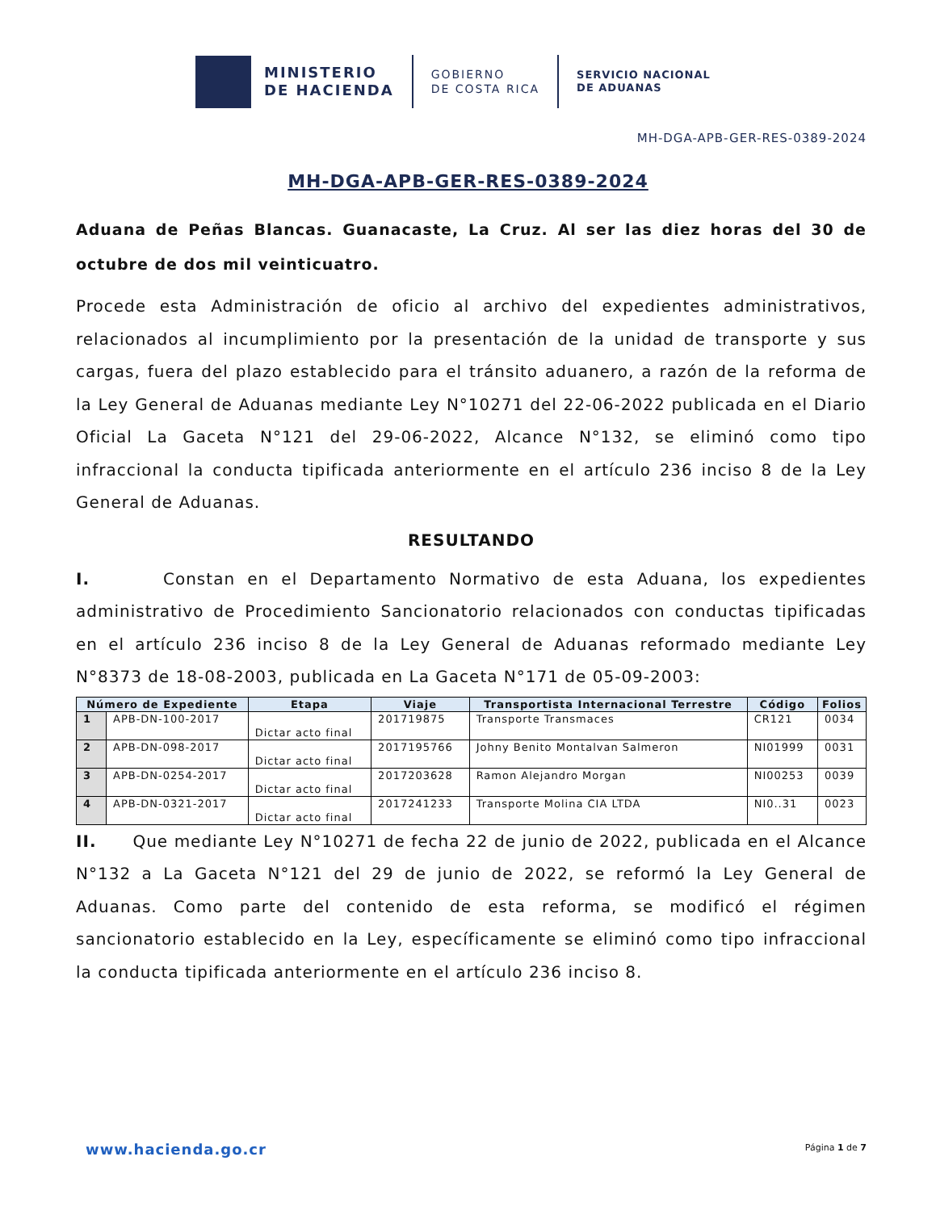MINISTERIO
DE HACIENDA
GOBIERNO
DE COSTA RICA
SERVICIO NACIONAL
DE ADUANAS
MH-DGA-APB-GER-RES-0389-2024
MH-DGA-APB-GER-RES-0389-2024
Aduana de Peñas Blancas. Guanacaste, La Cruz. Al ser las diez horas del 30 de octubre de dos mil veinticuatro.
Procede esta Administración de oficio al archivo del expedientes administrativos, relacionados al incumplimiento por la presentación de la unidad de transporte y sus cargas, fuera del plazo establecido para el tránsito aduanero, a razón de la reforma de la Ley General de Aduanas mediante Ley N°10271 del 22-06-2022 publicada en el Diario Oficial La Gaceta N°121 del 29-06-2022, Alcance N°132, se eliminó como tipo infraccional la conducta tipificada anteriormente en el artículo 236 inciso 8 de la Ley General de Aduanas.
RESULTANDO
I. Constan en el Departamento Normativo de esta Aduana, los expedientes administrativo de Procedimiento Sancionatorio relacionados con conductas tipificadas en el artículo 236 inciso 8 de la Ley General de Aduanas reformado mediante Ley N°8373 de 18-08-2003, publicada en La Gaceta N°171 de 05-09-2003:
| Número de Expediente | | Etapa | Viaje | Transportista Internacional Terrestre | Código | Folios |
| --- | --- | --- | --- | --- | --- | --- |
| 1 | APB-DN-100-2017 | Dictar acto final | 201719875 | Transporte Transmaces | CR121 | 0034 |
| 2 | APB-DN-098-2017 | Dictar acto final | 2017195766 | Johny Benito Montalvan Salmeron | NI01999 | 0031 |
| 3 | APB-DN-0254-2017 | Dictar acto final | 2017203628 | Ramon Alejandro Morgan | NI00253 | 0039 |
| 4 | APB-DN-0321-2017 | Dictar acto final | 2017241233 | Transporte Molina CIA LTDA | NI0..31 | 0023 |
II. Que mediante Ley N°10271 de fecha 22 de junio de 2022, publicada en el Alcance N°132 a La Gaceta N°121 del 29 de junio de 2022, se reformó la Ley General de Aduanas. Como parte del contenido de esta reforma, se modificó el régimen sancionatorio establecido en la Ley, específicamente se eliminó como tipo infraccional la conducta tipificada anteriormente en el artículo 236 inciso 8.
www.hacienda.go.cr Página 1 de 7